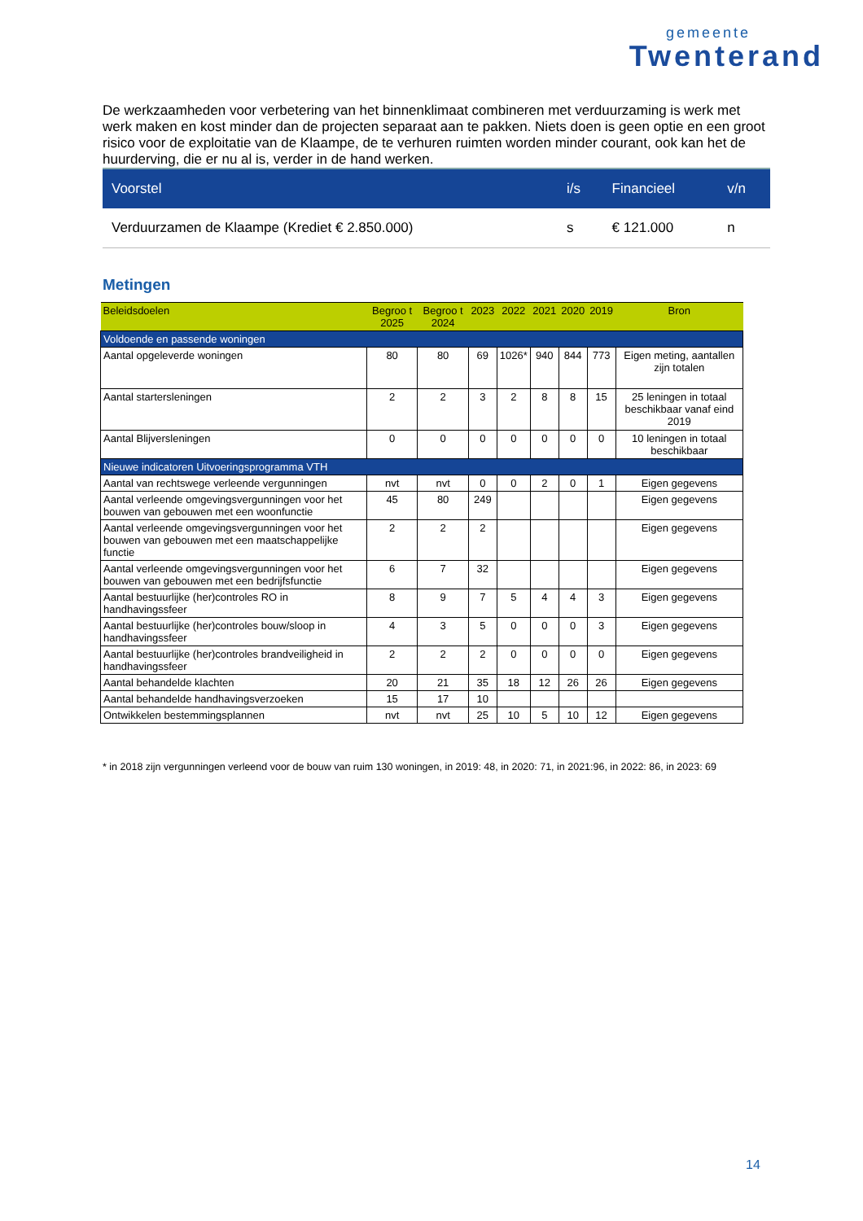gemeente
Twenterand
De werkzaamheden voor verbetering van het binnenklimaat combineren met verduurzaming is werk met werk maken en kost minder dan de projecten separaat aan te pakken. Niets doen is geen optie en een groot risico voor de exploitatie van de Klaampe, de te verhuren ruimten worden minder courant, ook kan het de huurderving, die er nu al is, verder in de hand werken.
| Voorstel | i/s | Financieel | v/n |
| --- | --- | --- | --- |
| Verduurzamen de Klaampe (Krediet € 2.850.000) | s | € 121.000 | n |
Metingen
| Beleidsdoelen | Begroo t 2025 | Begroo t 2024 | 2023 | 2022 | 2021 | 2020 | 2019 | Bron |
| --- | --- | --- | --- | --- | --- | --- | --- | --- |
| Voldoende en passende woningen | | | | | | | | |
| Aantal opgeleverde woningen | 80 | 80 | 69 | 1026* | 940 | 844 | 773 | Eigen meting, aantallen zijn totalen |
| Aantal startersleningen | 2 | 2 | 3 | 2 | 8 | 8 | 15 | 25 leningen in totaal beschikbaar vanaf eind 2019 |
| Aantal Blijversleningen | 0 | 0 | 0 | 0 | 0 | 0 | 0 | 10 leningen in totaal beschikbaar |
| Nieuwe indicatoren Uitvoeringsprogramma VTH | | | | | | | | |
| Aantal van rechtswege verleende vergunningen | nvt | nvt | 0 | 0 | 2 | 0 | 1 | Eigen gegevens |
| Aantal verleende omgevingsvergunningen voor het bouwen van gebouwen met een woonfunctie | 45 | 80 | 249 | | | | | Eigen gegevens |
| Aantal verleende omgevingsvergunningen voor het bouwen van gebouwen met een maatschappelijke functie | 2 | 2 | 2 | | | | | Eigen gegevens |
| Aantal verleende omgevingsvergunningen voor het bouwen van gebouwen met een bedrijfsfunctie | 6 | 7 | 32 | | | | | Eigen gegevens |
| Aantal bestuurlijke (her)controles RO in handhavingssfeer | 8 | 9 | 7 | 5 | 4 | 4 | 3 | Eigen gegevens |
| Aantal bestuurlijke (her)controles bouw/sloop in handhavingssfeer | 4 | 3 | 5 | 0 | 0 | 0 | 3 | Eigen gegevens |
| Aantal bestuurlijke (her)controles brandveiligheid in handhavingssfeer | 2 | 2 | 2 | 0 | 0 | 0 | 0 | Eigen gegevens |
| Aantal behandelde klachten | 20 | 21 | 35 | 18 | 12 | 26 | 26 | Eigen gegevens |
| Aantal behandelde handhavingsverzoeken | 15 | 17 | 10 | | | | | |
| Ontwikkelen bestemmingsplannen | nvt | nvt | 25 | 10 | 5 | 10 | 12 | Eigen gegevens |
* in 2018 zijn vergunningen verleend voor de bouw van ruim 130 woningen, in 2019: 48, in 2020: 71, in 2021:96, in 2022: 86, in 2023: 69
14